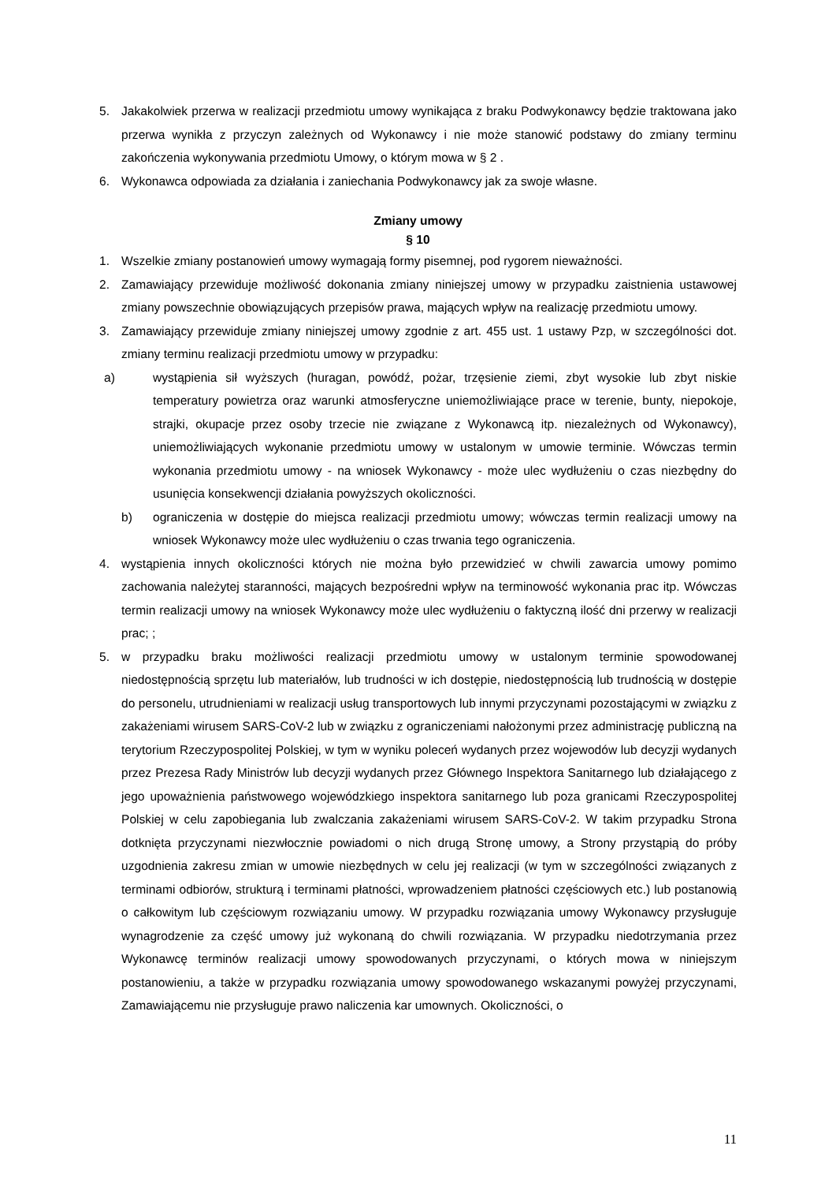5. Jakakolwiek przerwa w realizacji przedmiotu umowy wynikająca z braku Podwykonawcy będzie traktowana jako przerwa wynikła z przyczyn zależnych od Wykonawcy i nie może stanowić podstawy do zmiany terminu zakończenia wykonywania przedmiotu Umowy, o którym mowa w § 2 .
6. Wykonawca odpowiada za działania i zaniechania Podwykonawcy jak za swoje własne.
Zmiany umowy
§ 10
1. Wszelkie zmiany postanowień umowy wymagają formy pisemnej, pod rygorem nieważności.
2. Zamawiający przewiduje możliwość dokonania zmiany niniejszej umowy w przypadku zaistnienia ustawowej zmiany powszechnie obowiązujących przepisów prawa, mających wpływ na realizację przedmiotu umowy.
3. Zamawiający przewiduje zmiany niniejszej umowy zgodnie z art. 455 ust. 1 ustawy Pzp, w szczególności dot. zmiany terminu realizacji przedmiotu umowy w przypadku:
a) wystąpienia sił wyższych (huragan, powódź, pożar, trzęsienie ziemi, zbyt wysokie lub zbyt niskie temperatury powietrza oraz warunki atmosferyczne uniemożliwiające prace w terenie, bunty, niepokoje, strajki, okupacje przez osoby trzecie nie związane z Wykonawcą itp. niezależnych od Wykonawcy), uniemożliwiających wykonanie przedmiotu umowy w ustalonym w umowie terminie. Wówczas termin wykonania przedmiotu umowy - na wniosek Wykonawcy - może ulec wydłużeniu o czas niezbędny do usunięcia konsekwencji działania powyższych okoliczności.
b) ograniczenia w dostępie do miejsca realizacji przedmiotu umowy; wówczas termin realizacji umowy na wniosek Wykonawcy może ulec wydłużeniu o czas trwania tego ograniczenia.
4. wystąpienia innych okoliczności których nie można było przewidzieć w chwili zawarcia umowy pomimo zachowania należytej staranności, mających bezpośredni wpływ na terminowość wykonania prac itp. Wówczas termin realizacji umowy na wniosek Wykonawcy może ulec wydłużeniu o faktyczną ilość dni przerwy w realizacji prac; ;
5. w przypadku braku możliwości realizacji przedmiotu umowy w ustalonym terminie spowodowanej niedostępnością sprzętu lub materiałów, lub trudności w ich dostępie, niedostępnością lub trudnością w dostępie do personelu, utrudnieniami w realizacji usług transportowych lub innymi przyczynami pozostającymi w związku z zakażeniami wirusem SARS-CoV-2 lub w związku z ograniczeniami nałożonymi przez administrację publiczną na terytorium Rzeczypospolitej Polskiej, w tym w wyniku poleceń wydanych przez wojewodów lub decyzji wydanych przez Prezesa Rady Ministrów lub decyzji wydanych przez Głównego Inspektora Sanitarnego lub działającego z jego upoważnienia państwowego wojewódzkiego inspektora sanitarnego lub poza granicami Rzeczypospolitej Polskiej w celu zapobiegania lub zwalczania zakażeniami wirusem SARS-CoV-2. W takim przypadku Strona dotknięta przyczynami niezwłocznie powiadomi o nich drugą Stronę umowy, a Strony przystąpią do próby uzgodnienia zakresu zmian w umowie niezbędnych w celu jej realizacji (w tym w szczególności związanych z terminami odbiorów, strukturą i terminami płatności, wprowadzeniem płatności częściowych etc.) lub postanowią o całkowitym lub częściowym rozwiązaniu umowy. W przypadku rozwiązania umowy Wykonawcy przysługuje wynagrodzenie za część umowy już wykonaną do chwili rozwiązania. W przypadku niedotrzymania przez Wykonawcę terminów realizacji umowy spowodowanych przyczynami, o których mowa w niniejszym postanowieniu, a także w przypadku rozwiązania umowy spowodowanego wskazanymi powyżej przyczynami, Zamawiającemu nie przysługuje prawo naliczenia kar umownych. Okoliczności, o
11